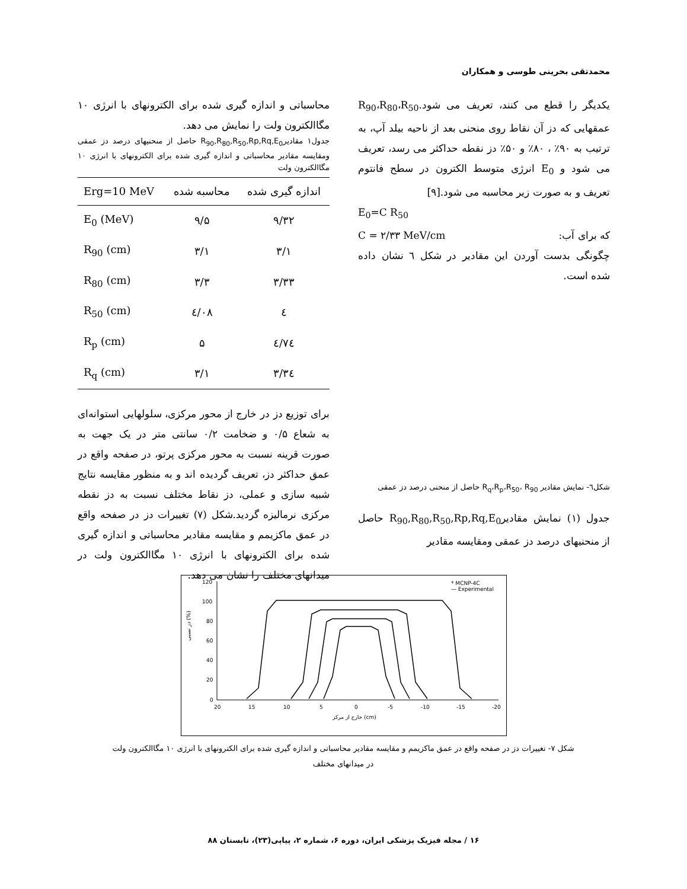محمدتقی بحرینی طوسی و همکاران
یکدیگر را قطع می کنند، تعریف می شود.R<sub>90</sub>،R<sub>80</sub>،R<sub>50</sub> عمقهایی که دز آن نقاط روی منحنی بعد از ناحیه بیلد آپ، به ترتیب به ۹۰٪ ، ۸۰٪ و ۵۰٪ دز نقطه حداکثر می رسد، تعریف می شود و E<sub>0</sub> انرژی متوسط الکترون در سطح فانتوم تعریف و به صورت زیر محاسبه می شود.[۹]
E<sub>0</sub>=C R<sub>50</sub>
C = ۲/۳۳ MeV/cm که برای آب:
چگونگی بدست آوردن این مقادیر در شکل ٦ نشان داده شده است.
شکل٦- نمایش مقادیر R<sub>q</sub>،R<sub>p</sub>،R<sub>50</sub>، R<sub>90</sub> حاصل از منحنی درصد دز عمقی
جدول (۱) نمایش مقادیرR<sub>90</sub>,R<sub>80</sub>,R<sub>50</sub>,Rp,Rq,E<sub>0</sub> حاصل از منحنیهای درصد دز عمقی ومقایسه مقادیر
محاسباتی و اندازه گیری شده برای الکترونهای با انرژی ۱۰ مگاالکترون ولت را نمایش می دهد.
جدول۱ مقادیرR<sub>90</sub>,R<sub>80</sub>,R<sub>50</sub>,Rp,Rq,E<sub>0</sub> حاصل از منحنیهای درصد دز عمقی ومقایسه مقادیر محاسباتی و اندازه گیری شده برای الکترونهای با انرژی ۱۰ مگاالکترون ولت
| Erg=10 MeV | محاسبه شده | اندازه گیری شده |
| --- | --- | --- |
| E<sub>0</sub> (MeV) | ۹/۵ | ۹/۳۲ |
| R<sub>90</sub> (cm) | ۳/۱ | ۳/۱ |
| R<sub>80</sub> (cm) | ۳/۳ | ۳/۳۳ |
| R<sub>50</sub> (cm) | ٤/۰۸ | ٤ |
| R<sub>p</sub> (cm) | ۵ | ٤/۷٤ |
| R<sub>q</sub> (cm) | ۳/۱ | ۳/۳٤ |
برای توزیع دز در خارج از محور مرکزی، سلولهایی استوانه‌ای به شعاع ۰/۵ و ضخامت ۰/۲ سانتی متر در یک جهت به صورت قرینه نسبت به محور مرکزی پرتو، در صفحه واقع در عمق حداکثر دز، تعریف گردیده اند و به منظور مقایسه نتایج شبیه سازی و عملی، دز نقاط مختلف نسبت به دز نقطه مرکزی نرمالیزه گردید.شکل (۷) تغییرات دز در صفحه واقع در عمق ماکزیمم و مقایسه مقادیر محاسباتی و اندازه گیری شده برای الکترونهای با انرژی ۱۰ مگاالکترون ولت در میدانهای مختلف را نشان می دهد.
120
100
80
60
40
20
0
20
15
10
5
0
-5
-10
-15
-20
خارج از مرکز (cm)
دز نسبی (%)
* MCNP-4C
— Experimental
شکل ۷- تغییرات دز در صفحه واقع در عمق ماکزیمم و مقایسه مقادیر محاسباتی و اندازه گیری شده برای الکترونهای با انرژی ۱۰ مگاالکترون ولت
در میدانهای مختلف
۱۶ / مجله فیزیک پزشکی ایران، دوره ۶، شماره ۲، پیاپی(۲۳)، تابستان ۸۸